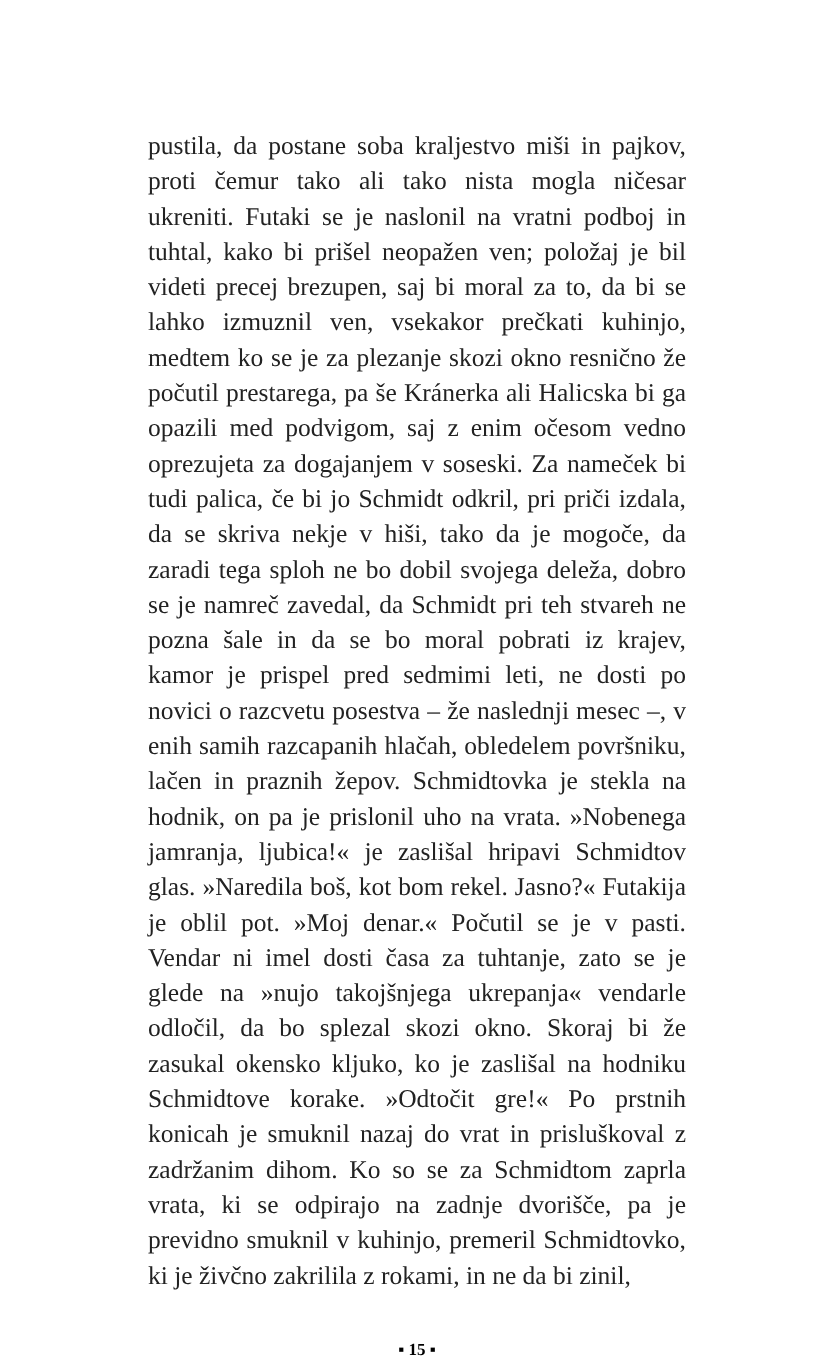pustila, da postane soba kraljestvo miši in pajkov, proti čemur tako ali tako nista mogla ničesar ukreniti. Futaki se je naslonil na vratni podboj in tuhtal, kako bi prišel neopažen ven; položaj je bil videti precej brezupen, saj bi moral za to, da bi se lahko izmuznil ven, vsekakor prečkati kuhinjo, medtem ko se je za plezanje skozi okno resnično že počutil prestarega, pa še Kránerka ali Halicska bi ga opazili med podvigom, saj z enim očesom vedno oprezujeta za dogajanjem v soseski. Za nameček bi tudi palica, če bi jo Schmidt odkril, pri priči izdala, da se skriva nekje v hiši, tako da je mogoče, da zaradi tega sploh ne bo dobil svojega deleža, dobro se je namreč zavedal, da Schmidt pri teh stvareh ne pozna šale in da se bo moral pobrati iz krajev, kamor je prispel pred sedmimi leti, ne dosti po novici o razcvetu posestva – že naslednji mesec –, v enih samih razcapanih hlačah, obledelem površniku, lačen in praznih žepov. Schmidtovka je stekla na hodnik, on pa je prislonil uho na vrata. »Nobenega jamranja, ljubica!« je zaslišal hripavi Schmidtov glas. »Naredila boš, kot bom rekel. Jasno?« Futakija je oblil pot. »Moj denar.« Počutil se je v pasti. Vendar ni imel dosti časa za tuhtanje, zato se je glede na »nujo takojšnjega ukrepanja« vendarle odločil, da bo splezal skozi okno. Skoraj bi že zasukal okensko kljuko, ko je zaslišal na hodniku Schmidtove korake. »Odtočit gre!« Po prstnih konicah je smuknil nazaj do vrat in prisluškoval z zadržanim dihom. Ko so se za Schmidtom zaprla vrata, ki se odpirajo na zadnje dvorišče, pa je previdno smuknil v kuhinjo, premeril Schmidtovko, ki je živčno zakrilila z rokami, in ne da bi zinil,
▪ 15 ▪